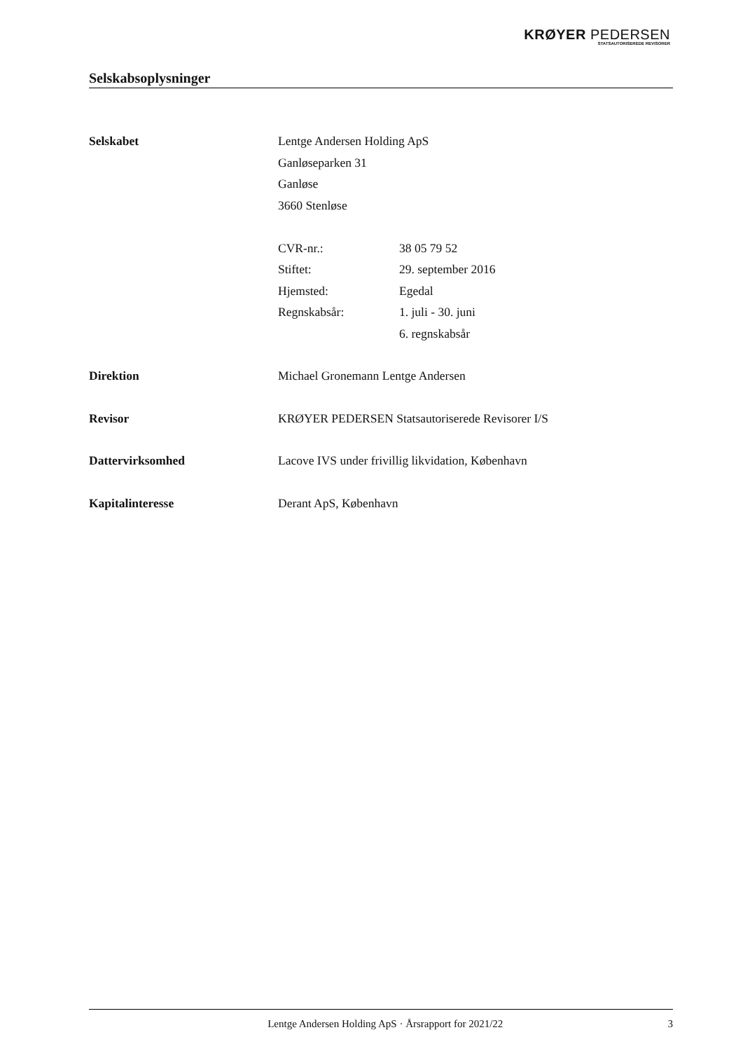KRØYER PEDERSEN
STATSAUTORISEREDE REVISORER
Selskabsoplysninger
Selskabet Lentge Andersen Holding ApS
Ganløseparken 31
Ganløse
3660 Stenløse
CVR-nr.: 38 05 79 52
Stiftet: 29. september 2016
Hjemsted: Egedal
Regnskabsår: 1. juli - 30. juni
6. regnskabsår
Direktion Michael Gronemann Lentge Andersen
Revisor KRØYER PEDERSEN Statsautoriserede Revisorer I/S
Dattervirksomhed Lacove IVS under frivillig likvidation, København
Kapitalinteresse Derant ApS, København
Lentge Andersen Holding ApS · Årsrapport for 2021/22
3